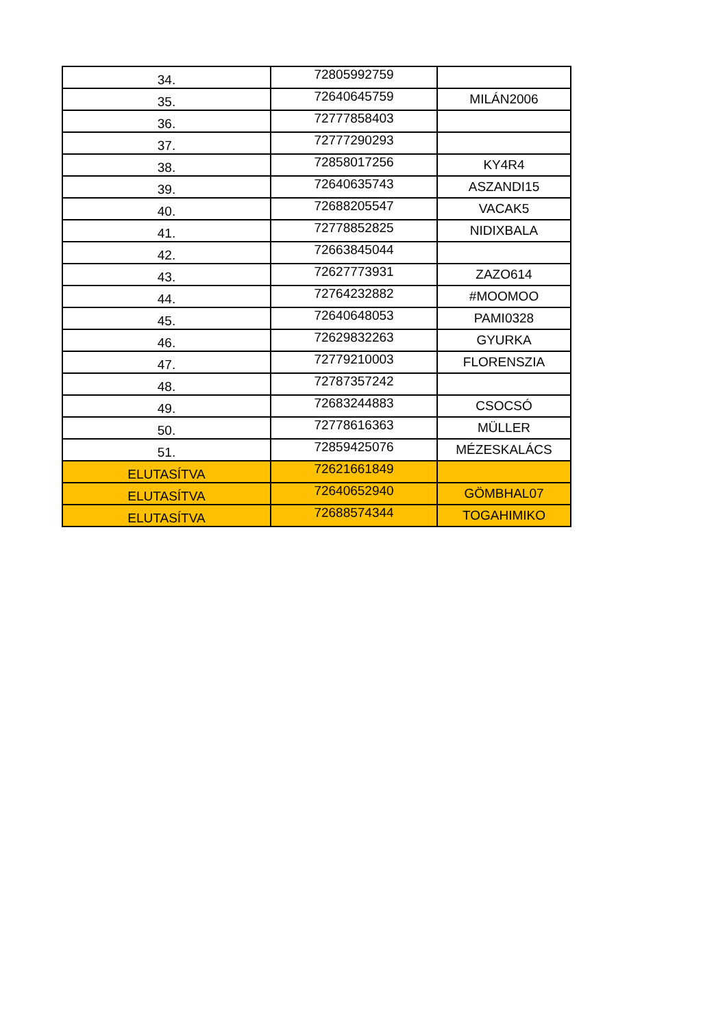| 34. | 72805992759 | |
| 35. | 72640645759 | MILÁN2006 |
| 36. | 72777858403 | |
| 37. | 72777290293 | |
| 38. | 72858017256 | KY4R4 |
| 39. | 72640635743 | ASZANDI15 |
| 40. | 72688205547 | VACAK5 |
| 41. | 72778852825 | NIDIXBALA |
| 42. | 72663845044 | |
| 43. | 72627773931 | ZAZO614 |
| 44. | 72764232882 | #MOOMOO |
| 45. | 72640648053 | PAMI0328 |
| 46. | 72629832263 | GYURKA |
| 47. | 72779210003 | FLORENSZIA |
| 48. | 72787357242 | |
| 49. | 72683244883 | CSOCSÓ |
| 50. | 72778616363 | MÜLLER |
| 51. | 72859425076 | MÉZESKALÁCS |
| ELUTASÍTVA | 72621661849 | |
| ELUTASÍTVA | 72640652940 | GÖMBHAL07 |
| ELUTASÍTVA | 72688574344 | TOGAHIMIKO |